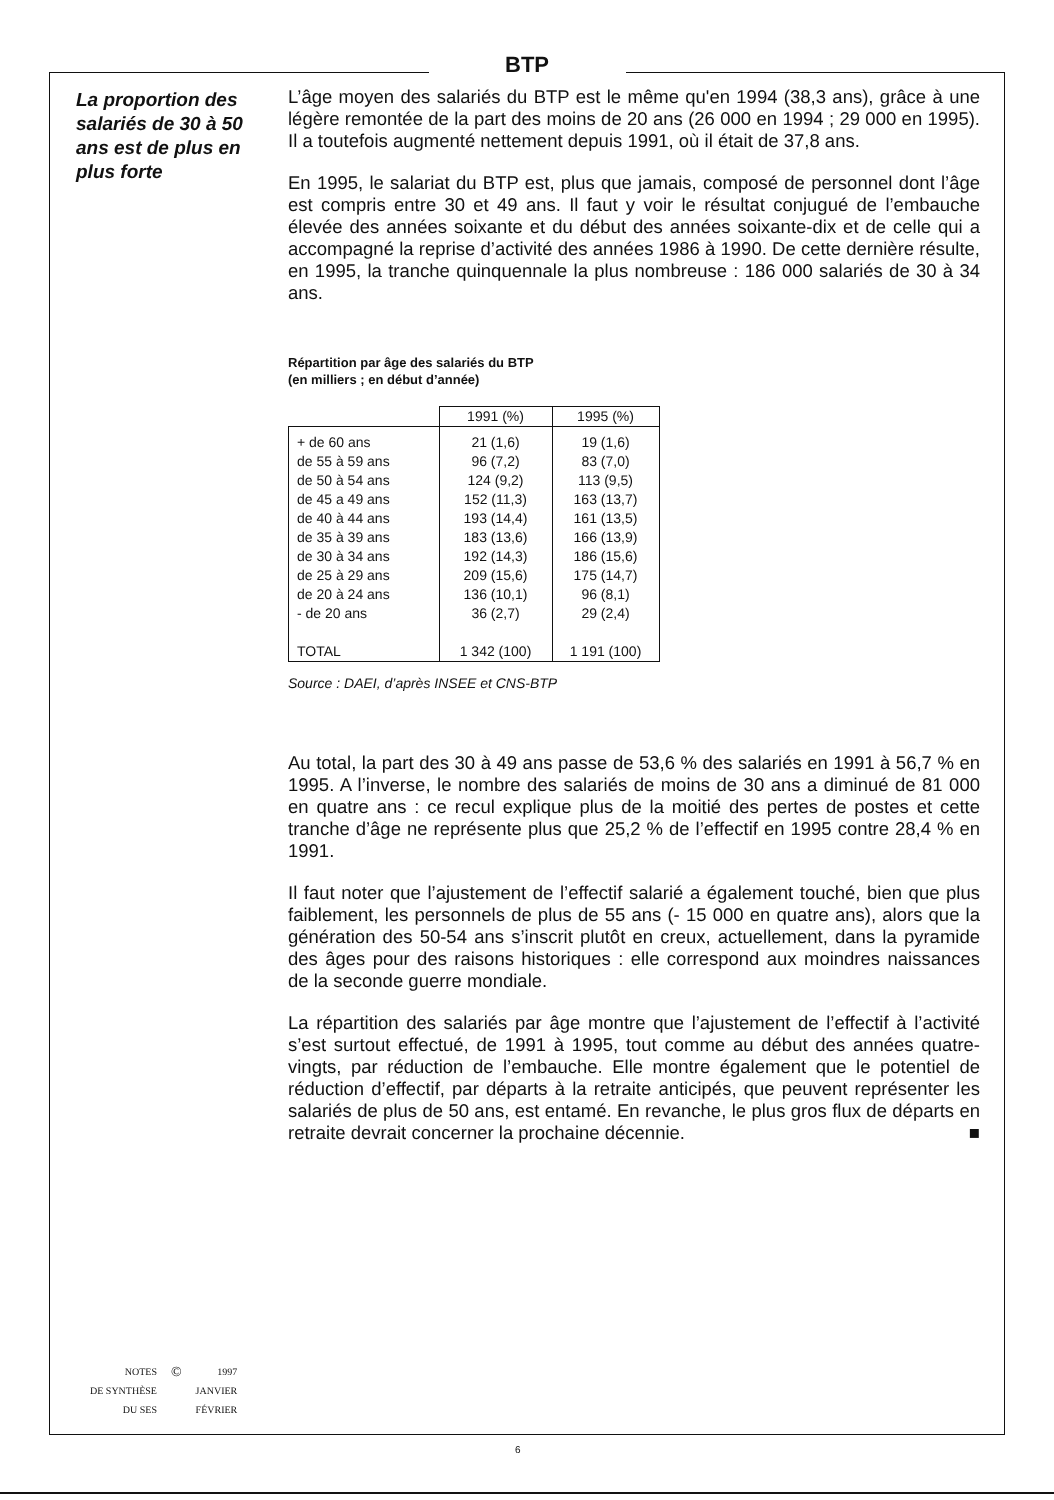BTP
La proportion des salariés de 30 à 50 ans est de plus en plus forte
L’âge moyen des salariés du BTP est le même qu'en 1994 (38,3 ans), grâce à une légère remontée de la part des moins de 20 ans (26 000 en 1994 ; 29 000 en 1995). Il a toutefois augmenté nettement depuis 1991, où il était de 37,8 ans.
En 1995, le salariat du BTP est, plus que jamais, composé de personnel dont l’âge est compris entre 30 et 49 ans. Il faut y voir le résultat conjugué de l’embauche élevée des années soixante et du début des années soixante-dix et de celle qui a accompagné la reprise d’activité des années 1986 à 1990. De cette dernière résulte, en 1995, la tranche quinquennale la plus nombreuse : 186 000 salariés de 30 à 34 ans.
Répartition par âge des salariés du BTP
(en milliers ; en début d’année)
| | 1991 (%) | 1995 (%) |
| --- | --- | --- |
| + de 60 ans de 55 à 59 ans de 50 à 54 ans de 45 a 49 ans de 40 à 44 ans de 35 à 39 ans de 30 à 34 ans de 25 à 29 ans de 20 à 24 ans - de 20 ans TOTAL | 21 (1,6) 96 (7,2) 124 (9,2) 152 (11,3) 193 (14,4) 183 (13,6) 192 (14,3) 209 (15,6) 136 (10,1) 36 (2,7) 1 342 (100) | 19 (1,6) 83 (7,0) 113 (9,5) 163 (13,7) 161 (13,5) 166 (13,9) 186 (15,6) 175 (14,7) 96 (8,1) 29 (2,4) 1 191 (100) |
Source : DAEI, d’après INSEE et CNS-BTP
Au total, la part des 30 à 49 ans passe de 53,6 % des salariés en 1991 à 56,7 % en 1995. A l’inverse, le nombre des salariés de moins de 30 ans a diminué de 81 000 en quatre ans : ce recul explique plus de la moitié des pertes de postes et cette tranche d’âge ne représente plus que 25,2 % de l’effectif en 1995 contre 28,4 % en 1991.
Il faut noter que l’ajustement de l’effectif salarié a également touché, bien que plus faiblement, les personnels de plus de 55 ans (- 15 000 en quatre ans), alors que la génération des 50-54 ans s’inscrit plutôt en creux, actuellement, dans la pyramide des âges pour des raisons historiques : elle correspond aux moindres naissances de la seconde guerre mondiale.
La répartition des salariés par âge montre que l’ajustement de l’effectif à l’activité s’est surtout effectué, de 1991 à 1995, tout comme au début des années quatre-vingts, par réduction de l’embauche. Elle montre également que le potentiel de réduction d’effectif, par départs à la retraite anticipés, que peuvent représenter les salariés de plus de 50 ans, est entamé. En revanche, le plus gros flux de départs en retraite devrait concerner la prochaine décennie. ■
| NOTES DE SYNTHÈSE DU SES | © | 1997 JANVIER FÉVRIER |
6